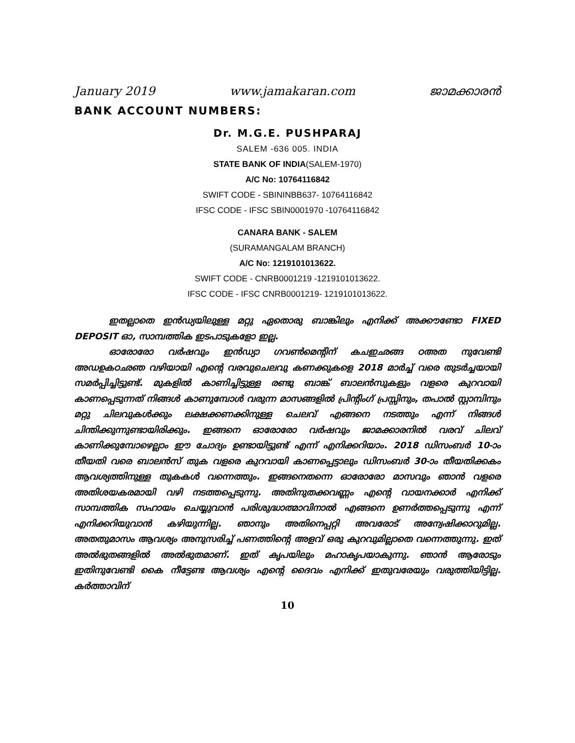January 2019 www.jamakaran.com ജാമക്കാരൻ
BANK ACCOUNT NUMBERS:
Dr. M.G.E. PUSHPARAJ
SALEM -636 005. INDIA
STATE BANK OF INDIA(SALEM-1970)
A/C No: 10764116842
SWIFT CODE - SBININBB637- 10764116842
IFSC CODE - IFSC SBIN0001970 -10764116842
CANARA BANK - SALEM
(SURAMANGALAM BRANCH)
A/C No: 1219101013622.
SWIFT CODE - CNRB0001219 -1219101013622.
IFSC CODE - IFSC CNRB0001219- 1219101013622.
ഇതല്ലാതെ ഇൻഡ്യയിലുള്ള മറ്റു ഏതൊരു ബാങ്കിലും എനിക്ക് അക്കൗണ്ടോ FIXED DEPOSIT ഓ, സാമ്പത്തിക ഇടപാടുകളോ ഇല്ല.
ഓരോരോ വർഷവും ഇൻഡ്യാ ഗവൺമെന്റിന് കചഇഛങ്ങ ഠഅത നുവേണ്ടി അഡഉകഠഛഞ വഴിയായി എന്റെ വരവുചെലവു കണക്കുകളെ 2018 മാർച്ച് വരെ തുടർച്ചയായി സമർപ്പിച്ചിട്ടുണ്ട്. മുകളിൽ കാണിച്ചിട്ടുള്ള രണ്ടു ബാങ്ക് ബാലൻസുകളും വളരെ കുറവായി കാണപ്പെടുന്നത് നിങ്ങൾ കാണുമ്പോൾ വരുന്ന മാസങ്ങളിൽ പ്രിന്റിംഗ് പ്രസ്സിനും, തപാൽ സ്റ്റാമ്പിനും മറ്റു ചിലവുകൾക്കും ലക്ഷക്കണക്കിനുള്ള ചെലവ് എങ്ങനെ നടത്തും എന്ന് നിങ്ങൾ ചിന്തിക്കുന്നുണ്ടായിരിക്കും. ഇങ്ങനെ ഓരോരോ വർഷവും ജാമക്കാരനിൽ വരവ് ചിലവ് കാണിക്കുമ്പോഴെല്ലാം ഈ ചോദ്യം ഉണ്ടായിട്ടുണ്ട് എന്ന് എനിക്കറിയാം. 2018 ഡിസംബർ 10-ാം തീയതി വരെ ബാലൻസ് തുക വളരെ കുറവായി കാണപ്പെട്ടാലും ഡിസംബർ 30-ാം തീയതിക്കകം ആവശ്യത്തിനുള്ള തുകകൾ വന്നെത്തും. ഇങ്ങനെതന്നെ ഓരോരോ മാസവും ഞാൻ വളരെ അതിശയകരമായി വഴി നടത്തപ്പെടുന്നു. അതിനുതക്കവണ്ണം എന്റെ വായനക്കാർ എനിക്ക് സാമ്പത്തിക സഹായം ചെയ്യുവാൻ പരിശുദ്ധാത്മാവിനാൽ എങ്ങനെ ഉണർത്തപ്പെടുന്നു എന്ന് എനിക്കറിയുവാൻ കഴിയുന്നില്ല. ഞാനും അതിനെപ്പറ്റി അവരോട് അന്വേഷിക്കാറുമില്ല. അതതുമാസം ആവശ്യം അനുസരിച്ച് പണത്തിന്റെ അളവ് ഒരു കുറവുമില്ലാതെ വന്നെത്തുന്നു. ഇത് അൽഭുതങ്ങളിൽ അൽഭുതമാണ്. ഇത് കൃപയിലും മഹാകൃപയാകുന്നു. ഞാൻ ആരോടും ഇതിനുവേണ്ടി കൈ നീട്ടേണ്ട ആവശ്യം എന്റെ ദൈവം എനിക്ക് ഇതുവരേയും വരുത്തിയിട്ടില്ല. കർത്താവിന്
10